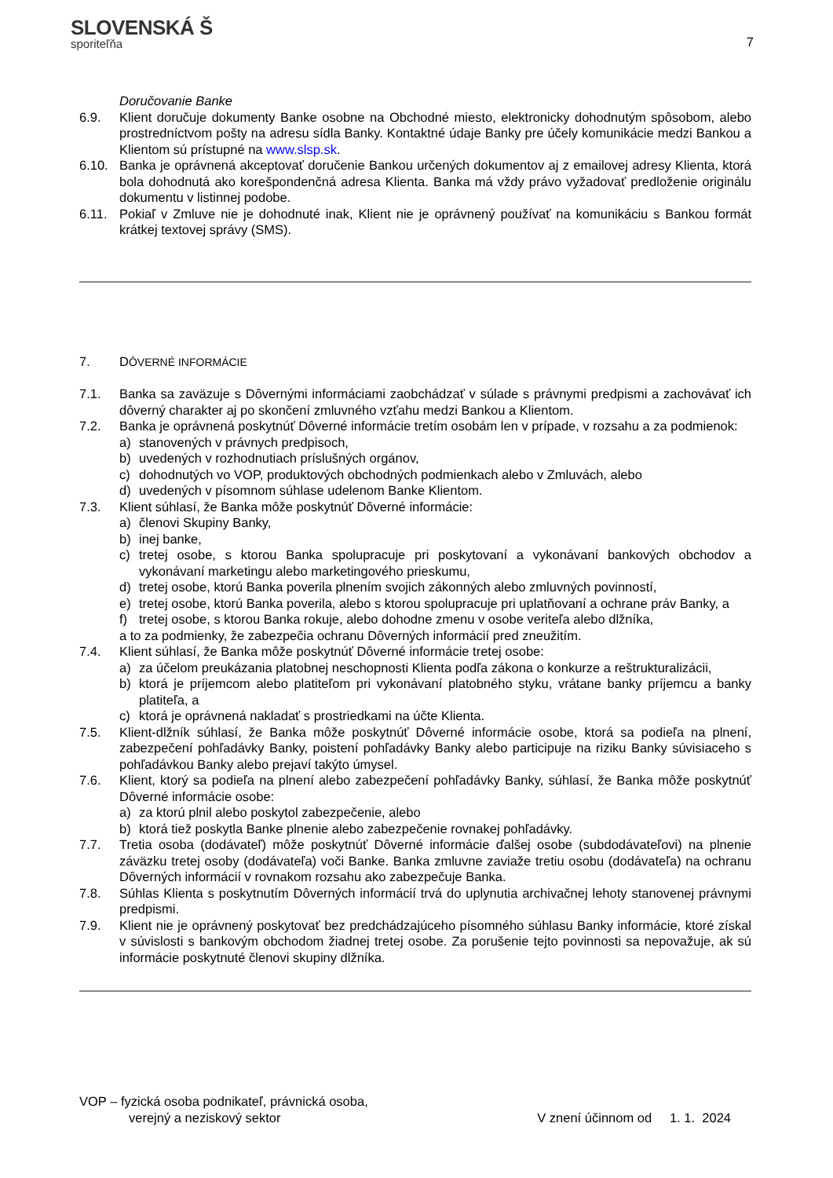SLOVENSKÁ Š
sporiteľňa
7
Doručovanie Banke
6.9. Klient doručuje dokumenty Banke osobne na Obchodné miesto, elektronicky dohodnutým spôsobom, alebo prostredníctvom pošty na adresu sídla Banky. Kontaktné údaje Banky pre účely komunikácie medzi Bankou a Klientom sú prístupné na www.slsp.sk.
6.10. Banka je oprávnená akceptovať doručenie Bankou určených dokumentov aj z emailovej adresy Klienta, ktorá bola dohodnutá ako korešpondenčná adresa Klienta. Banka má vždy právo vyžadovať predloženie originálu dokumentu v listinnej podobe.
6.11. Pokiaľ v Zmluve nie je dohodnuté inak, Klient nie je oprávnený používať na komunikáciu s Bankou formát krátkej textovej správy (SMS).
7. DÔVERNÉ INFORMÁCIE
7.1. Banka sa zaväzuje s Dôvernými informáciami zaobchádzať v súlade s právnymi predpismi a zachovávať ich dôverný charakter aj po skončení zmluvného vzťahu medzi Bankou a Klientom.
7.2. Banka je oprávnená poskytnúť Dôverné informácie tretím osobám len v prípade, v rozsahu a za podmienok:
a) stanovených v právnych predpisoch,
b) uvedených v rozhodnutiach príslušných orgánov,
c) dohodnutých vo VOP, produktových obchodných podmienkach alebo v Zmluvách, alebo
d) uvedených v písomnom súhlase udelenom Banke Klientom.
7.3. Klient súhlasí, že Banka môže poskytnúť Dôverné informácie:
a) členovi Skupiny Banky,
b) inej banke,
c) tretej osobe, s ktorou Banka spolupracuje pri poskytovaní a vykonávaní bankových obchodov a vykonávaní marketingu alebo marketingového prieskumu,
d) tretej osobe, ktorú Banka poverila plnením svojich zákonných alebo zmluvných povinností,
e) tretej osobe, ktorú Banka poverila, alebo s ktorou spolupracuje pri uplatňovaní a ochrane práv Banky, a
f) tretej osobe, s ktorou Banka rokuje, alebo dohodne zmenu v osobe veriteľa alebo dlžníka,
a to za podmienky, že zabezpečia ochranu Dôverných informácií pred zneužitím.
7.4. Klient súhlasí, že Banka môže poskytnúť Dôverné informácie tretej osobe:
a) za účelom preukázania platobnej neschopnosti Klienta podľa zákona o konkurze a reštrukturalizácii,
b) ktorá je príjemcom alebo platiteľom pri vykonávaní platobného styku, vrátane banky príjemcu a banky platiteľa, a
c) ktorá je oprávnená nakladať s prostriedkami na účte Klienta.
7.5. Klient-dlžník súhlasí, že Banka môže poskytnúť Dôverné informácie osobe, ktorá sa podieľa na plnení, zabezpečení pohľadávky Banky, poistení pohľadávky Banky alebo participuje na riziku Banky súvisiaceho s pohľadávkou Banky alebo prejaví takýto úmysel.
7.6. Klient, ktorý sa podieľa na plnení alebo zabezpečení pohľadávky Banky, súhlasí, že Banka môže poskytnúť Dôverné informácie osobe:
a) za ktorú plnil alebo poskytol zabezpečenie, alebo
b) ktorá tiež poskytla Banke plnenie alebo zabezpečenie rovnakej pohľadávky.
7.7. Tretia osoba (dodávateľ) môže poskytnúť Dôverné informácie ďalšej osobe (subdodávateľovi) na plnenie záväzku tretej osoby (dodávateľa) voči Banke. Banka zmluvne zaviaže tretiu osobu (dodávateľa) na ochranu Dôverných informácií v rovnakom rozsahu ako zabezpečuje Banka.
7.8. Súhlas Klienta s poskytnutím Dôverných informácií trvá do uplynutia archivačnej lehoty stanovenej právnymi predpismi.
7.9. Klient nie je oprávnený poskytovať bez predchádzajúceho písomného súhlasu Banky informácie, ktoré získal v súvislosti s bankovým obchodom žiadnej tretej osobe. Za porušenie tejto povinnosti sa nepovažuje, ak sú informácie poskytnuté členovi skupiny dlžníka.
VOP – fyzická osoba podnikateľ, právnická osoba,
verejný a neziskový sektor
V znení účinnom od 1. 1. 2024